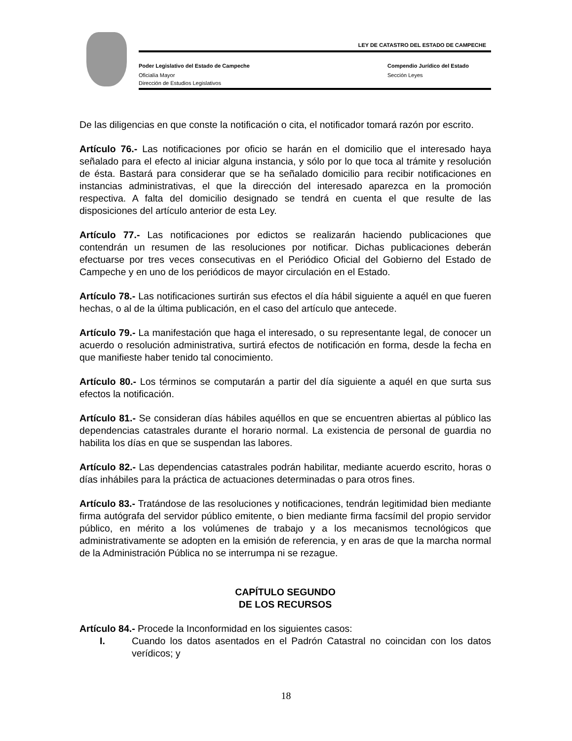LEY DE CATASTRO DEL ESTADO DE CAMPECHE
Poder Legislativo del Estado de Campeche
Oficialía Mayor
Compendio Jurídico del Estado
Sección Leyes
Dirección de Estudios Legislativos
De las diligencias en que conste la notificación o cita, el notificador tomará razón por escrito.
Artículo 76.- Las notificaciones por oficio se harán en el domicilio que el interesado haya señalado para el efecto al iniciar alguna instancia, y sólo por lo que toca al trámite y resolución de ésta. Bastará para considerar que se ha señalado domicilio para recibir notificaciones en instancias administrativas, el que la dirección del interesado aparezca en la promoción respectiva. A falta del domicilio designado se tendrá en cuenta el que resulte de las disposiciones del artículo anterior de esta Ley.
Artículo 77.- Las notificaciones por edictos se realizarán haciendo publicaciones que contendrán un resumen de las resoluciones por notificar. Dichas publicaciones deberán efectuarse por tres veces consecutivas en el Periódico Oficial del Gobierno del Estado de Campeche y en uno de los periódicos de mayor circulación en el Estado.
Artículo 78.- Las notificaciones surtirán sus efectos el día hábil siguiente a aquél en que fueren hechas, o al de la última publicación, en el caso del artículo que antecede.
Artículo 79.- La manifestación que haga el interesado, o su representante legal, de conocer un acuerdo o resolución administrativa, surtirá efectos de notificación en forma, desde la fecha en que manifieste haber tenido tal conocimiento.
Artículo 80.- Los términos se computarán a partir del día siguiente a aquél en que surta sus efectos la notificación.
Artículo 81.- Se consideran días hábiles aquéllos en que se encuentren abiertas al público las dependencias catastrales durante el horario normal. La existencia de personal de guardia no habilita los días en que se suspendan las labores.
Artículo 82.- Las dependencias catastrales podrán habilitar, mediante acuerdo escrito, horas o días inhábiles para la práctica de actuaciones determinadas o para otros fines.
Artículo 83.- Tratándose de las resoluciones y notificaciones, tendrán legitimidad bien mediante firma autógrafa del servidor público emitente, o bien mediante firma facsímil del propio servidor público, en mérito a los volúmenes de trabajo y a los mecanismos tecnológicos que administrativamente se adopten en la emisión de referencia, y en aras de que la marcha normal de la Administración Pública no se interrumpa ni se rezague.
CAPÍTULO SEGUNDO
DE LOS RECURSOS
Artículo 84.- Procede la Inconformidad en los siguientes casos:
I. Cuando los datos asentados en el Padrón Catastral no coincidan con los datos verídicos; y
18